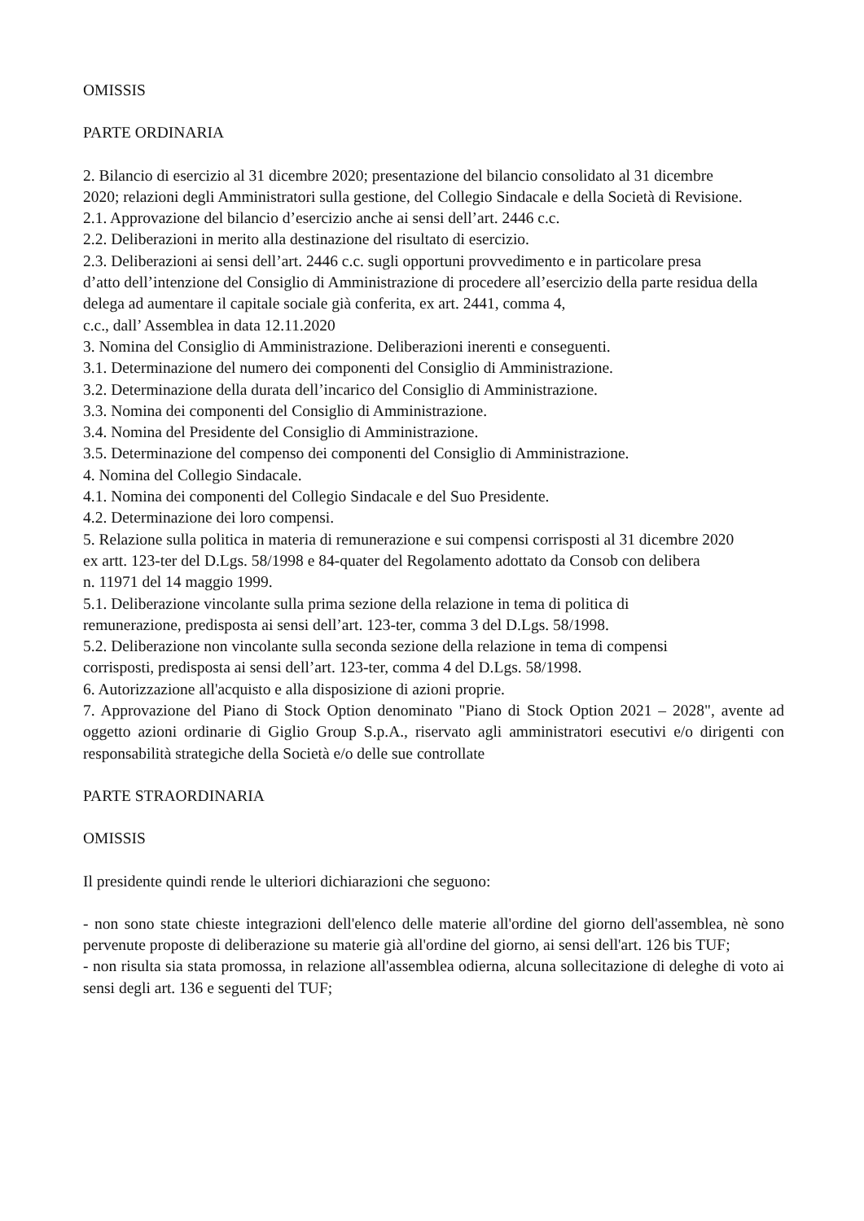OMISSIS
PARTE ORDINARIA
2. Bilancio di esercizio al 31 dicembre 2020; presentazione del bilancio consolidato al 31 dicembre
2020; relazioni degli Amministratori sulla gestione, del Collegio Sindacale e della Società di Revisione.
2.1. Approvazione del bilancio d’esercizio anche ai sensi dell’art. 2446 c.c.
2.2. Deliberazioni in merito alla destinazione del risultato di esercizio.
2.3. Deliberazioni ai sensi dell’art. 2446 c.c. sugli opportuni provvedimento e in particolare presa
d’atto dell’intenzione del Consiglio di Amministrazione di procedere all’esercizio della parte residua della delega ad aumentare il capitale sociale già conferita, ex art. 2441, comma 4,
c.c., dall’ Assemblea in data 12.11.2020
3. Nomina del Consiglio di Amministrazione. Deliberazioni inerenti e conseguenti.
3.1. Determinazione del numero dei componenti del Consiglio di Amministrazione.
3.2. Determinazione della durata dell’incarico del Consiglio di Amministrazione.
3.3. Nomina dei componenti del Consiglio di Amministrazione.
3.4. Nomina del Presidente del Consiglio di Amministrazione.
3.5. Determinazione del compenso dei componenti del Consiglio di Amministrazione.
4. Nomina del Collegio Sindacale.
4.1. Nomina dei componenti del Collegio Sindacale e del Suo Presidente.
4.2. Determinazione dei loro compensi.
5. Relazione sulla politica in materia di remunerazione e sui compensi corrisposti al 31 dicembre 2020
ex artt. 123-ter del D.Lgs. 58/1998 e 84-quater del Regolamento adottato da Consob con delibera
n. 11971 del 14 maggio 1999.
5.1. Deliberazione vincolante sulla prima sezione della relazione in tema di politica di
remunerazione, predisposta ai sensi dell’art. 123-ter, comma 3 del D.Lgs. 58/1998.
5.2. Deliberazione non vincolante sulla seconda sezione della relazione in tema di compensi
corrisposti, predisposta ai sensi dell’art. 123-ter, comma 4 del D.Lgs. 58/1998.
6. Autorizzazione all'acquisto e alla disposizione di azioni proprie.
7. Approvazione del Piano di Stock Option denominato "Piano di Stock Option 2021 – 2028", avente ad oggetto azioni ordinarie di Giglio Group S.p.A., riservato agli amministratori esecutivi e/o dirigenti con responsabilità strategiche della Società e/o delle sue controllate
PARTE STRAORDINARIA
OMISSIS
Il presidente quindi rende le ulteriori dichiarazioni che seguono:
- non sono state chieste integrazioni dell'elenco delle materie all'ordine del giorno dell'assemblea, nè sono pervenute proposte di deliberazione su materie già all'ordine del giorno, ai sensi dell'art. 126 bis TUF;
- non risulta sia stata promossa, in relazione all'assemblea odierna, alcuna sollecitazione di deleghe di voto ai sensi degli art. 136 e seguenti del TUF;